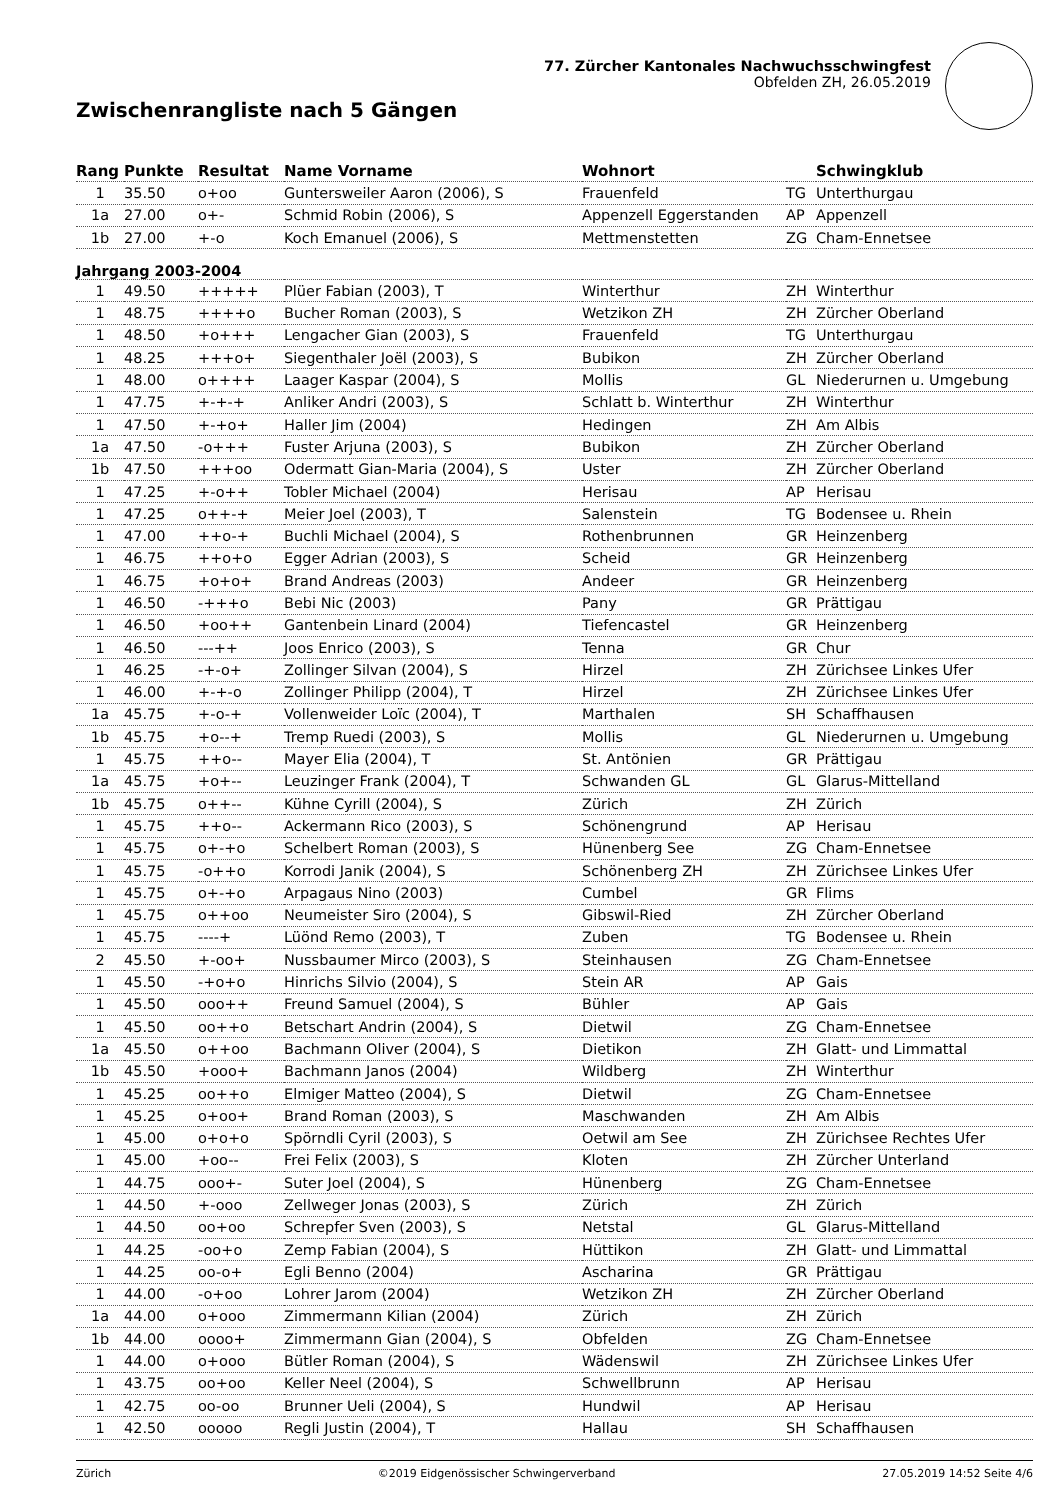Zwischenrangliste nach 5 Gängen
77. Zürcher Kantonales Nachwuchsschwingfest
Obfelden ZH, 26.05.2019
| Rang | Punkte | Resultat | Name Vorname | Wohnort | | Schwingklub |
| --- | --- | --- | --- | --- | --- | --- |
| 1 | 35.50 | o+oo | Guntersweiler Aaron (2006), S | Frauenfeld | TG | Unterthurgau |
| 1a | 27.00 | o+- | Schmid Robin (2006), S | Appenzell Eggerstanden | AP | Appenzell |
| 1b | 27.00 | +-o | Koch Emanuel (2006), S | Mettmenstetten | ZG | Cham-Ennetsee |
| Jahrgang 2003-2004 | | | | | | |
| 1 | 49.50 | +++++ | Plüer Fabian (2003), T | Winterthur | ZH | Winterthur |
| 1 | 48.75 | ++++o | Bucher Roman (2003), S | Wetzikon ZH | ZH | Zürcher Oberland |
| 1 | 48.50 | +o+++ | Lengacher Gian (2003), S | Frauenfeld | TG | Unterthurgau |
| 1 | 48.25 | +++o+ | Siegenthaler Joël (2003), S | Bubikon | ZH | Zürcher Oberland |
| 1 | 48.00 | o++++ | Laager Kaspar (2004), S | Mollis | GL | Niederurnen u. Umgebung |
| 1 | 47.75 | +-+-+ | Anliker Andri (2003), S | Schlatt b. Winterthur | ZH | Winterthur |
| 1 | 47.50 | +-+o+ | Haller Jim (2004) | Hedingen | ZH | Am Albis |
| 1a | 47.50 | -o+++ | Fuster Arjuna (2003), S | Bubikon | ZH | Zürcher Oberland |
| 1b | 47.50 | +++oo | Odermatt Gian-Maria (2004), S | Uster | ZH | Zürcher Oberland |
| 1 | 47.25 | +-o++ | Tobler Michael (2004) | Herisau | AP | Herisau |
| 1 | 47.25 | o++-+ | Meier Joel (2003), T | Salenstein | TG | Bodensee u. Rhein |
| 1 | 47.00 | ++o-+ | Buchli Michael (2004), S | Rothenbrunnen | GR | Heinzenberg |
| 1 | 46.75 | ++o+o | Egger Adrian (2003), S | Scheid | GR | Heinzenberg |
| 1 | 46.75 | +o+o+ | Brand Andreas (2003) | Andeer | GR | Heinzenberg |
| 1 | 46.50 | -+++o | Bebi Nic (2003) | Pany | GR | Prättigau |
| 1 | 46.50 | +oo++ | Gantenbein Linard (2004) | Tiefencastel | GR | Heinzenberg |
| 1 | 46.50 | ---++ | Joos Enrico (2003), S | Tenna | GR | Chur |
| 1 | 46.25 | -+-o+ | Zollinger Silvan (2004), S | Hirzel | ZH | Zürichsee Linkes Ufer |
| 1 | 46.00 | +-+-o | Zollinger Philipp (2004), T | Hirzel | ZH | Zürichsee Linkes Ufer |
| 1a | 45.75 | +-o-+ | Vollenweider Loïc (2004), T | Marthalen | SH | Schaffhausen |
| 1b | 45.75 | +o--+ | Tremp Ruedi (2003), S | Mollis | GL | Niederurnen u. Umgebung |
| 1 | 45.75 | ++o-- | Mayer Elia (2004), T | St. Antönien | GR | Prättigau |
| 1a | 45.75 | +o+-- | Leuzinger Frank (2004), T | Schwanden GL | GL | Glarus-Mittelland |
| 1b | 45.75 | o++-- | Kühne Cyrill (2004), S | Zürich | ZH | Zürich |
| 1 | 45.75 | ++o-- | Ackermann Rico (2003), S | Schönengrund | AP | Herisau |
| 1 | 45.75 | o+-+o | Schelbert Roman (2003), S | Hünenberg See | ZG | Cham-Ennetsee |
| 1 | 45.75 | -o++o | Korrodi Janik (2004), S | Schönenberg ZH | ZH | Zürichsee Linkes Ufer |
| 1 | 45.75 | o+-+o | Arpagaus Nino (2003) | Cumbel | GR | Flims |
| 1 | 45.75 | o++oo | Neumeister Siro (2004), S | Gibswil-Ried | ZH | Zürcher Oberland |
| 1 | 45.75 | ----+ | Lüönd Remo (2003), T | Zuben | TG | Bodensee u. Rhein |
| 2 | 45.50 | +-oo+ | Nussbaumer Mirco (2003), S | Steinhausen | ZG | Cham-Ennetsee |
| 1 | 45.50 | -+o+o | Hinrichs Silvio (2004), S | Stein AR | AP | Gais |
| 1 | 45.50 | ooo++ | Freund Samuel (2004), S | Bühler | AP | Gais |
| 1 | 45.50 | oo++o | Betschart Andrin (2004), S | Dietwil | ZG | Cham-Ennetsee |
| 1a | 45.50 | o++oo | Bachmann Oliver (2004), S | Dietikon | ZH | Glatt- und Limmattal |
| 1b | 45.50 | +ooo+ | Bachmann Janos (2004) | Wildberg | ZH | Winterthur |
| 1 | 45.25 | oo++o | Elmiger Matteo (2004), S | Dietwil | ZG | Cham-Ennetsee |
| 1 | 45.25 | o+oo+ | Brand Roman (2003), S | Maschwanden | ZH | Am Albis |
| 1 | 45.00 | o+o+o | Spörndli Cyril (2003), S | Oetwil am See | ZH | Zürichsee Rechtes Ufer |
| 1 | 45.00 | +oo-- | Frei Felix (2003), S | Kloten | ZH | Zürcher Unterland |
| 1 | 44.75 | ooo+- | Suter Joel (2004), S | Hünenberg | ZG | Cham-Ennetsee |
| 1 | 44.50 | +-ooo | Zellweger Jonas (2003), S | Zürich | ZH | Zürich |
| 1 | 44.50 | oo+oo | Schrepfer Sven (2003), S | Netstal | GL | Glarus-Mittelland |
| 1 | 44.25 | -oo+o | Zemp Fabian (2004), S | Hüttikon | ZH | Glatt- und Limmattal |
| 1 | 44.25 | oo-o+ | Egli Benno (2004) | Ascharina | GR | Prättigau |
| 1 | 44.00 | -o+oo | Lohrer Jarom (2004) | Wetzikon ZH | ZH | Zürcher Oberland |
| 1a | 44.00 | o+ooo | Zimmermann Kilian (2004) | Zürich | ZH | Zürich |
| 1b | 44.00 | oooo+ | Zimmermann Gian (2004), S | Obfelden | ZG | Cham-Ennetsee |
| 1 | 44.00 | o+ooo | Bütler Roman (2004), S | Wädenswil | ZH | Zürichsee Linkes Ufer |
| 1 | 43.75 | oo+oo | Keller Neel (2004), S | Schwellbrunn | AP | Herisau |
| 1 | 42.75 | oo-oo | Brunner Ueli (2004), S | Hundwil | AP | Herisau |
| 1 | 42.50 | ooooo | Regli Justin (2004), T | Hallau | SH | Schaffhausen |
Zürich ©2019 Eidgenössischer Schwingerverband 27.05.2019 14:52 Seite 4/6